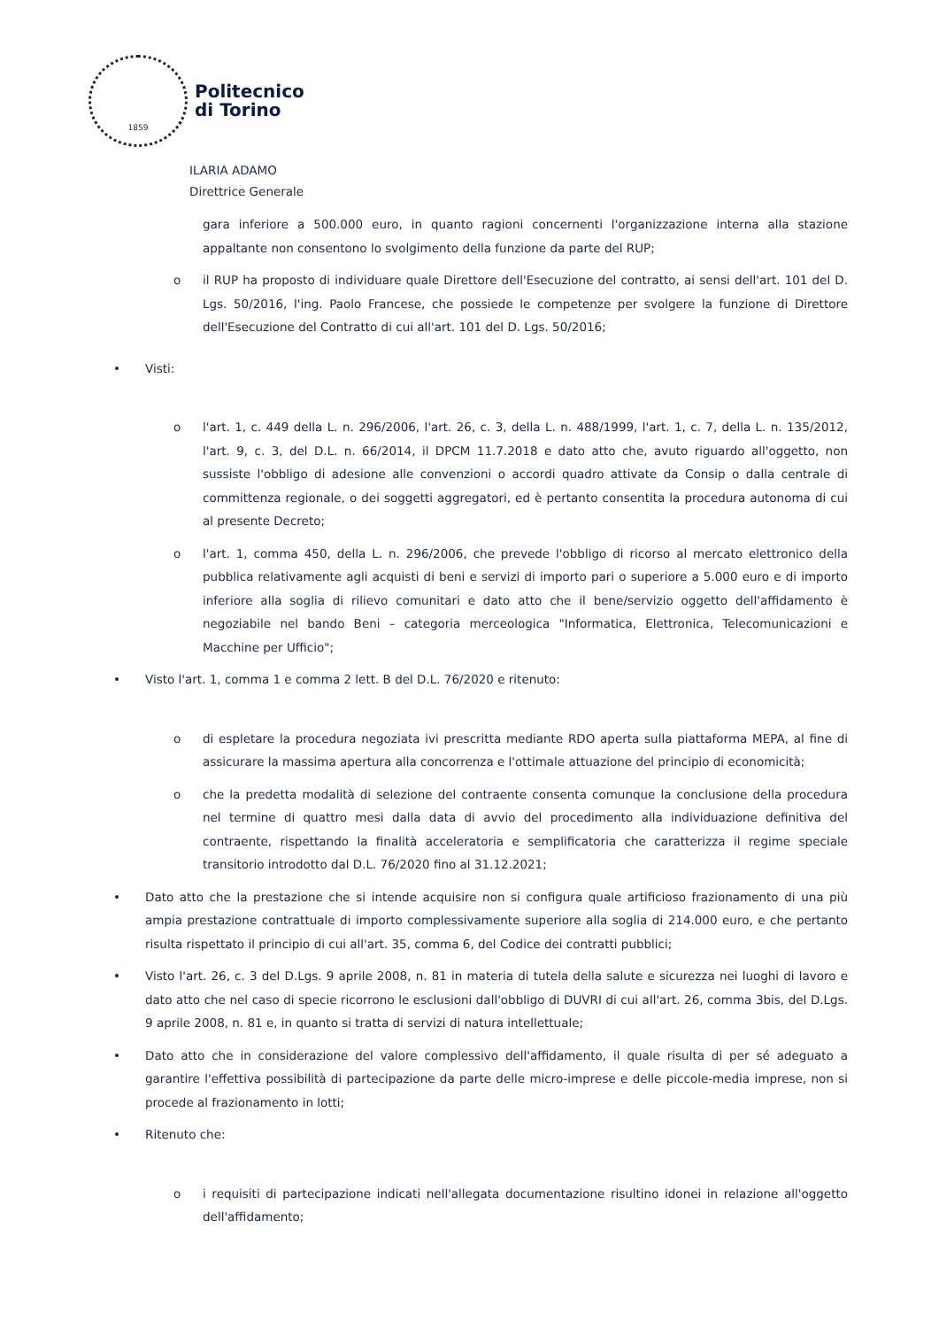1859
Politecnico
di Torino
ILARIA ADAMO
Direttrice Generale
gara inferiore a 500.000 euro, in quanto ragioni concernenti l'organizzazione interna alla stazione appaltante non consentono lo svolgimento della funzione da parte del RUP;
o il RUP ha proposto di individuare quale Direttore dell'Esecuzione del contratto, ai sensi dell'art. 101 del D. Lgs. 50/2016, l'ing. Paolo Francese, che possiede le competenze per svolgere la funzione di Direttore dell'Esecuzione del Contratto di cui all'art. 101 del D. Lgs. 50/2016;
• Visti:
o l'art. 1, c. 449 della L. n. 296/2006, l'art. 26, c. 3, della L. n. 488/1999, l'art. 1, c. 7, della L. n. 135/2012, l'art. 9, c. 3, del D.L. n. 66/2014, il DPCM 11.7.2018 e dato atto che, avuto riguardo all'oggetto, non sussiste l'obbligo di adesione alle convenzioni o accordi quadro attivate da Consip o dalla centrale di committenza regionale, o dei soggetti aggregatori, ed è pertanto consentita la procedura autonoma di cui al presente Decreto;
o l'art. 1, comma 450, della L. n. 296/2006, che prevede l'obbligo di ricorso al mercato elettronico della pubblica relativamente agli acquisti di beni e servizi di importo pari o superiore a 5.000 euro e di importo inferiore alla soglia di rilievo comunitari e dato atto che il bene/servizio oggetto dell'affidamento è negoziabile nel bando Beni – categoria merceologica "Informatica, Elettronica, Telecomunicazioni e Macchine per Ufficio";
• Visto l'art. 1, comma 1 e comma 2 lett. B del D.L. 76/2020 e ritenuto:
o di espletare la procedura negoziata ivi prescritta mediante RDO aperta sulla piattaforma MEPA, al fine di assicurare la massima apertura alla concorrenza e l'ottimale attuazione del principio di economicità;
o che la predetta modalità di selezione del contraente consenta comunque la conclusione della procedura nel termine di quattro mesi dalla data di avvio del procedimento alla individuazione definitiva del contraente, rispettando la finalità acceleratoria e semplificatoria che caratterizza il regime speciale transitorio introdotto dal D.L. 76/2020 fino al 31.12.2021;
• Dato atto che la prestazione che si intende acquisire non si configura quale artificioso frazionamento di una più ampia prestazione contrattuale di importo complessivamente superiore alla soglia di 214.000 euro, e che pertanto risulta rispettato il principio di cui all'art. 35, comma 6, del Codice dei contratti pubblici;
• Visto l'art. 26, c. 3 del D.Lgs. 9 aprile 2008, n. 81 in materia di tutela della salute e sicurezza nei luoghi di lavoro e dato atto che nel caso di specie ricorrono le esclusioni dall'obbligo di DUVRI di cui all'art. 26, comma 3bis, del D.Lgs. 9 aprile 2008, n. 81 e, in quanto si tratta di servizi di natura intellettuale;
• Dato atto che in considerazione del valore complessivo dell'affidamento, il quale risulta di per sé adeguato a garantire l'effettiva possibilità di partecipazione da parte delle micro-imprese e delle piccole-media imprese, non si procede al frazionamento in lotti;
• Ritenuto che:
o i requisiti di partecipazione indicati nell'allegata documentazione risultino idonei in relazione all'oggetto dell'affidamento;